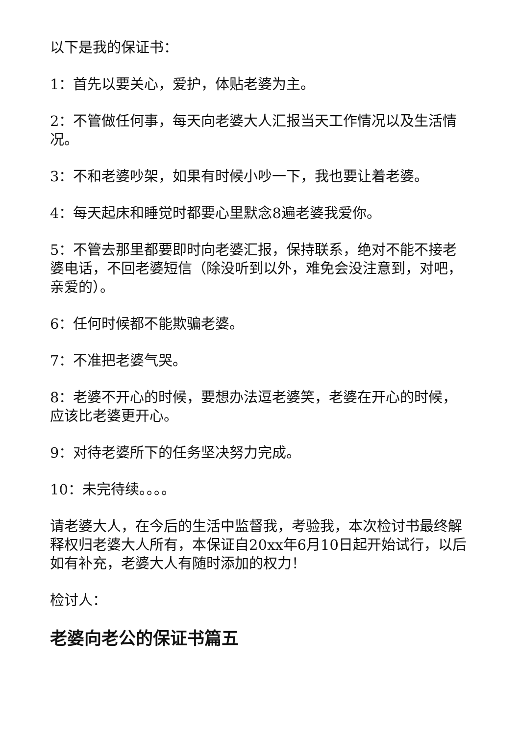以下是我的保证书：
1：首先以要关心，爱护，体贴老婆为主。
2：不管做任何事，每天向老婆大人汇报当天工作情况以及生活情况。
3：不和老婆吵架，如果有时候小吵一下，我也要让着老婆。
4：每天起床和睡觉时都要心里默念8遍老婆我爱你。
5：不管去那里都要即时向老婆汇报，保持联系，绝对不能不接老婆电话，不回老婆短信（除没听到以外，难免会没注意到，对吧，亲爱的）。
6：任何时候都不能欺骗老婆。
7：不准把老婆气哭。
8：老婆不开心的时候，要想办法逗老婆笑，老婆在开心的时候，应该比老婆更开心。
9：对待老婆所下的任务坚决努力完成。
10：未完待续。。。。
请老婆大人，在今后的生活中监督我，考验我，本次检讨书最终解释权归老婆大人所有，本保证自20xx年6月10日起开始试行，以后如有补充，老婆大人有随时添加的权力！
检讨人：
老婆向老公的保证书篇五